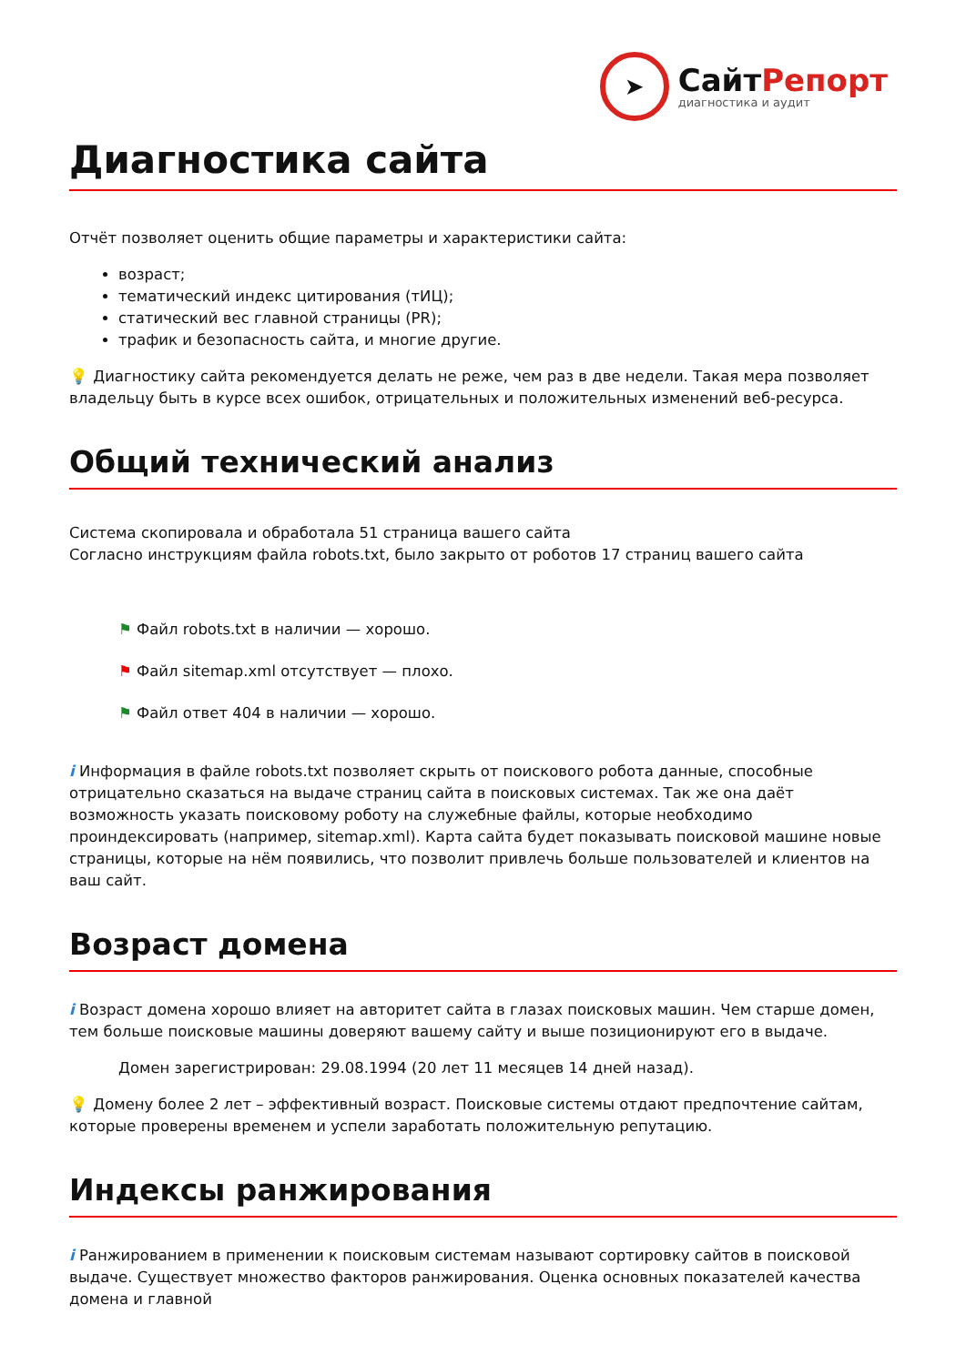➤
СайтРепорт
диагностика и аудит
Диагностика сайта
Отчёт позволяет оценить общие параметры и характеристики сайта:
возраст;
тематический индекс цитирования (тИЦ);
статический вес главной страницы (PR);
трафик и безопасность сайта, и многие другие.
💡 Диагностику сайта рекомендуется делать не реже, чем раз в две недели. Такая мера позволяет владельцу быть в курсе всех ошибок, отрицательных и положительных изменений веб-ресурса.
Общий технический анализ
Система скопировала и обработала 51 страница вашего сайта
Согласно инструкциям файла robots.txt, было закрыто от роботов 17 страниц вашего сайта
⚑ Файл robots.txt в наличии — хорошо.
⚑ Файл sitemap.xml отсутствует — плохо.
⚑ Файл ответ 404 в наличии — хорошо.
i Информация в файле robots.txt позволяет скрыть от поискового робота данные, способные отрицательно сказаться на выдаче страниц сайта в поисковых системах. Так же она даёт возможность указать поисковому роботу на служебные файлы, которые необходимо проиндексировать (например, sitemap.xml). Карта сайта будет показывать поисковой машине новые страницы, которые на нём появились, что позволит привлечь больше пользователей и клиентов на ваш сайт.
Возраст домена
i Возраст домена хорошо влияет на авторитет сайта в глазах поисковых машин. Чем старше домен, тем больше поисковые машины доверяют вашему сайту и выше позиционируют его в выдаче.
Домен зарегистрирован: 29.08.1994 (20 лет 11 месяцев 14 дней назад).
💡 Домену более 2 лет – эффективный возраст. Поисковые системы отдают предпочтение сайтам, которые проверены временем и успели заработать положительную репутацию.
Индексы ранжирования
i Ранжированием в применении к поисковым системам называют сортировку сайтов в поисковой выдаче. Существует множество факторов ранжирования. Оценка основных показателей качества домена и главной